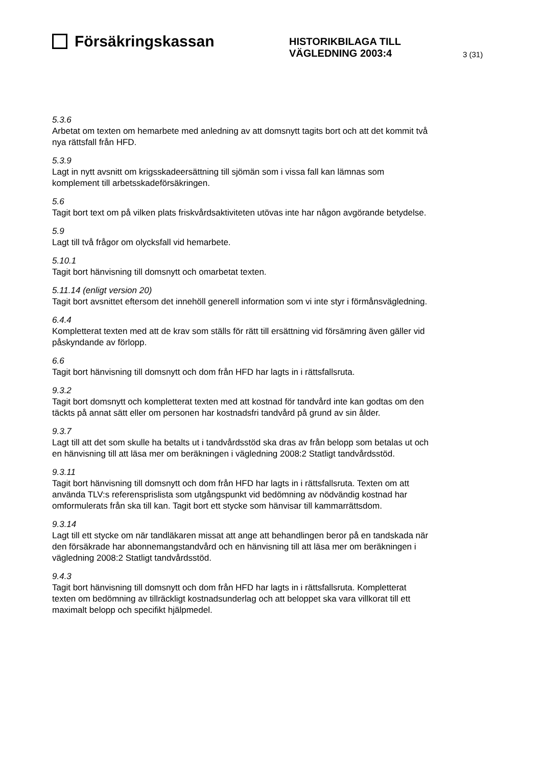Försäkringskassan
HISTORIKBILAGA TILL
VÄGLEDNING 2003:4
3 (31)
5.3.6
Arbetat om texten om hemarbete med anledning av att domsnytt tagits bort och att det kommit två nya rättsfall från HFD.
5.3.9
Lagt in nytt avsnitt om krigsskadeersättning till sjömän som i vissa fall kan lämnas som komplement till arbetsskadeförsäkringen.
5.6
Tagit bort text om på vilken plats friskvårdsaktiviteten utövas inte har någon avgörande betydelse.
5.9
Lagt till två frågor om olycksfall vid hemarbete.
5.10.1
Tagit bort hänvisning till domsnytt och omarbetat texten.
5.11.14 (enligt version 20)
Tagit bort avsnittet eftersom det innehöll generell information som vi inte styr i förmånsvägledning.
6.4.4
Kompletterat texten med att de krav som ställs för rätt till ersättning vid försämring även gäller vid påskyndande av förlopp.
6.6
Tagit bort hänvisning till domsnytt och dom från HFD har lagts in i rättsfallsruta.
9.3.2
Tagit bort domsnytt och kompletterat texten med att kostnad för tandvård inte kan godtas om den täckts på annat sätt eller om personen har kostnadsfri tandvård på grund av sin ålder.
9.3.7
Lagt till att det som skulle ha betalts ut i tandvårdsstöd ska dras av från belopp som betalas ut och en hänvisning till att läsa mer om beräkningen i vägledning 2008:2 Statligt tandvårdsstöd.
9.3.11
Tagit bort hänvisning till domsnytt och dom från HFD har lagts in i rättsfallsruta. Texten om att använda TLV:s referensprislista som utgångspunkt vid bedömning av nödvändig kostnad har omformulerats från ska till kan. Tagit bort ett stycke som hänvisar till kammarrättsdom.
9.3.14
Lagt till ett stycke om när tandläkaren missat att ange att behandlingen beror på en tandskada när den försäkrade har abonnemangstandvård och en hänvisning till att läsa mer om beräkningen i vägledning 2008:2 Statligt tandvårdsstöd.
9.4.3
Tagit bort hänvisning till domsnytt och dom från HFD har lagts in i rättsfallsruta. Kompletterat texten om bedömning av tillräckligt kostnadsunderlag och att beloppet ska vara villkorat till ett maximalt belopp och specifikt hjälpmedel.